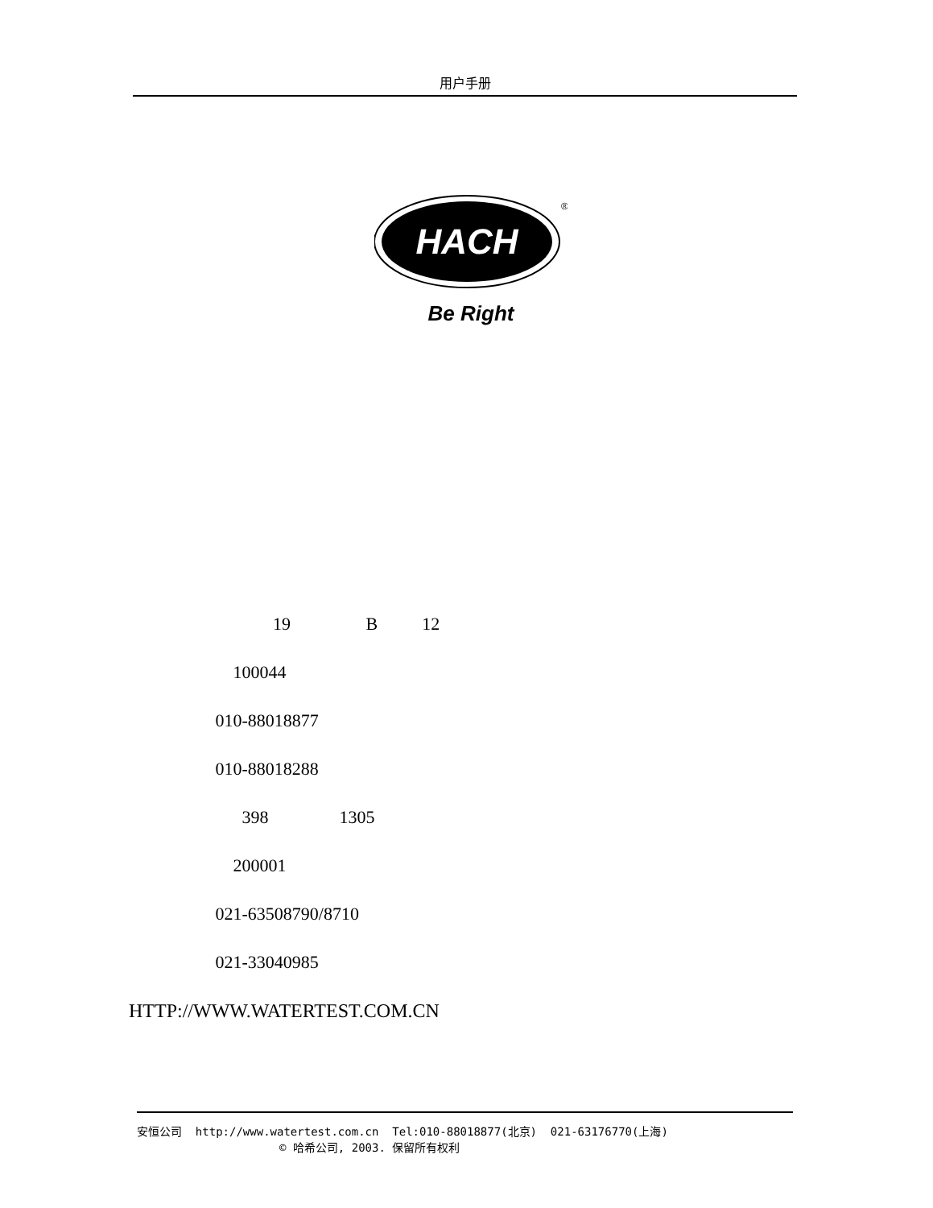用户手册
HACH
®
Be Right
19 B 12
100044
010-88018877
010-88018288
398 1305
200001
021-63508790/8710
021-33040985
HTTP://WWW.WATERTEST.COM.CN
安恒公司 http://www.watertest.com.cn Tel:010-88018877(北京) 021-63176770(上海) © 哈希公司, 2003. 保留所有权利